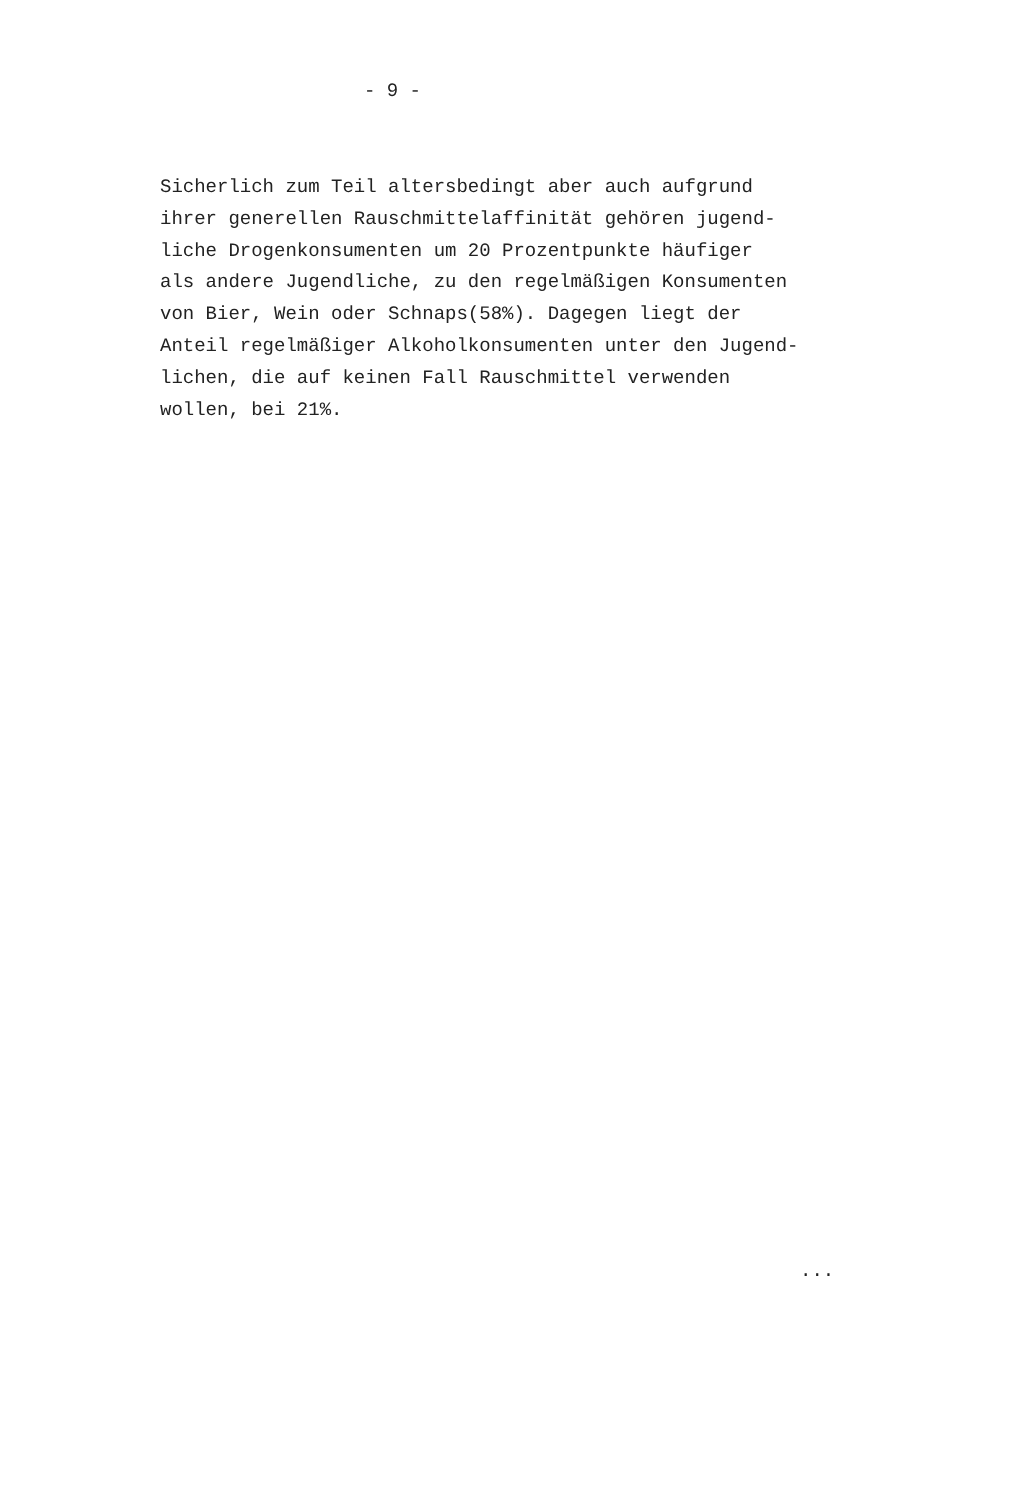- 9 -
Sicherlich zum Teil altersbedingt aber auch aufgrund ihrer generellen Rauschmittelaffinität gehören jugend- liche Drogenkonsumenten um 20 Prozentpunkte häufiger als andere Jugendliche, zu den regelmäßigen Konsumenten von Bier, Wein oder Schnaps(58%). Dagegen liegt der Anteil regelmäßiger Alkoholkonsumenten unter den Jugend- lichen, die auf keinen Fall Rauschmittel verwenden wollen, bei 21%.
...